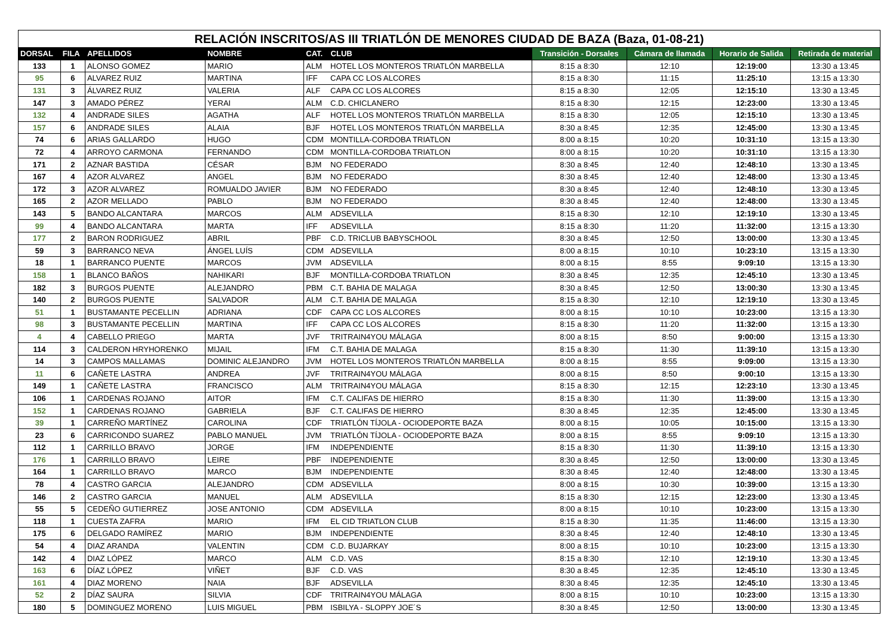| RELACIÓN INSCRITOS/AS III TRIATLÓN DE MENORES CIUDAD DE BAZA (Baza, 01-08-21) | | | | | | | | | |
| DORSAL | FILA | APELLIDOS | NOMBRE | CAT. | CLUB | Transición - Dorsales | Cámara de llamada | Horario de Salida | Retirada de material |
| 133 | 1 | ALONSO GOMEZ | MARIO | ALM | HOTEL LOS MONTEROS TRIATLÓN MARBELLA | 8:15 a 8:30 | 12:10 | 12:19:00 | 13:30 a 13:45 |
| 95 | 6 | ALVAREZ RUIZ | MARTINA | IFF | CAPA CC LOS ALCORES | 8:15 a 8:30 | 11:15 | 11:25:10 | 13:15 a 13:30 |
| 131 | 3 | ÁLVAREZ RUIZ | VALERIA | ALF | CAPA CC LOS ALCORES | 8:15 a 8:30 | 12:05 | 12:15:10 | 13:30 a 13:45 |
| 147 | 3 | AMADO PÉREZ | YERAI | ALM | C.D. CHICLANERO | 8:15 a 8:30 | 12:15 | 12:23:00 | 13:30 a 13:45 |
| 132 | 4 | ANDRADE SILES | AGATHA | ALF | HOTEL LOS MONTEROS TRIATLÓN MARBELLA | 8:15 a 8:30 | 12:05 | 12:15:10 | 13:30 a 13:45 |
| 157 | 6 | ANDRADE SILES | ALAIA | BJF | HOTEL LOS MONTEROS TRIATLÓN MARBELLA | 8:30 a 8:45 | 12:35 | 12:45:00 | 13:30 a 13:45 |
| 74 | 6 | ARIAS GALLARDO | HUGO | CDM | MONTILLA-CORDOBA TRIATLON | 8:00 a 8:15 | 10:20 | 10:31:10 | 13:15 a 13:30 |
| 72 | 4 | ARROYO CARMONA | FERNANDO | CDM | MONTILLA-CORDOBA TRIATLON | 8:00 a 8:15 | 10:20 | 10:31:10 | 13:15 a 13:30 |
| 171 | 2 | AZNAR BASTIDA | CÉSAR | BJM | NO FEDERADO | 8:30 a 8:45 | 12:40 | 12:48:10 | 13:30 a 13:45 |
| 167 | 4 | AZOR ALVAREZ | ANGEL | BJM | NO FEDERADO | 8:30 a 8:45 | 12:40 | 12:48:00 | 13:30 a 13:45 |
| 172 | 3 | AZOR ALVAREZ | ROMUALDO JAVIER | BJM | NO FEDERADO | 8:30 a 8:45 | 12:40 | 12:48:10 | 13:30 a 13:45 |
| 165 | 2 | AZOR MELLADO | PABLO | BJM | NO FEDERADO | 8:30 a 8:45 | 12:40 | 12:48:00 | 13:30 a 13:45 |
| 143 | 5 | BANDO ALCANTARA | MARCOS | ALM | ADSEVILLA | 8:15 a 8:30 | 12:10 | 12:19:10 | 13:30 a 13:45 |
| 99 | 4 | BANDO ALCANTARA | MARTA | IFF | ADSEVILLA | 8:15 a 8:30 | 11:20 | 11:32:00 | 13:15 a 13:30 |
| 177 | 2 | BARON RODRIGUEZ | ABRIL | PBF | C.D. TRICLUB BABYSCHOOL | 8:30 a 8:45 | 12:50 | 13:00:00 | 13:30 a 13:45 |
| 59 | 3 | BARRANCO NEVA | ÁNGEL LUÍS | CDM | ADSEVILLA | 8:00 a 8:15 | 10:10 | 10:23:10 | 13:15 a 13:30 |
| 18 | 1 | BARRANCO PUENTE | MARCOS | JVM | ADSEVILLA | 8:00 a 8:15 | 8:55 | 9:09:10 | 13:15 a 13:30 |
| 158 | 1 | BLANCO BAÑOS | NAHIKARI | BJF | MONTILLA-CORDOBA TRIATLON | 8:30 a 8:45 | 12:35 | 12:45:10 | 13:30 a 13:45 |
| 182 | 3 | BURGOS PUENTE | ALEJANDRO | PBM | C.T. BAHIA DE MALAGA | 8:30 a 8:45 | 12:50 | 13:00:30 | 13:30 a 13:45 |
| 140 | 2 | BURGOS PUENTE | SALVADOR | ALM | C.T. BAHIA DE MALAGA | 8:15 a 8:30 | 12:10 | 12:19:10 | 13:30 a 13:45 |
| 51 | 1 | BUSTAMANTE PECELLIN | ADRIANA | CDF | CAPA CC LOS ALCORES | 8:00 a 8:15 | 10:10 | 10:23:00 | 13:15 a 13:30 |
| 98 | 3 | BUSTAMANTE PECELLIN | MARTINA | IFF | CAPA CC LOS ALCORES | 8:15 a 8:30 | 11:20 | 11:32:00 | 13:15 a 13:30 |
| 4 | 4 | CABELLO PRIEGO | MARTA | JVF | TRITRAIN4YOU MÁLAGA | 8:00 a 8:15 | 8:50 | 9:00:00 | 13:15 a 13:30 |
| 114 | 3 | CALDERON HRYHORENKO | MIJAIL | IFM | C.T. BAHIA DE MALAGA | 8:15 a 8:30 | 11:30 | 11:39:10 | 13:15 a 13:30 |
| 14 | 3 | CAMPOS MALLAMAS | DOMINIC ALEJANDRO | JVM | HOTEL LOS MONTEROS TRIATLÓN MARBELLA | 8:00 a 8:15 | 8:55 | 9:09:00 | 13:15 a 13:30 |
| 11 | 6 | CAÑETE LASTRA | ANDREA | JVF | TRITRAIN4YOU MÁLAGA | 8:00 a 8:15 | 8:50 | 9:00:10 | 13:15 a 13:30 |
| 149 | 1 | CAÑETE LASTRA | FRANCISCO | ALM | TRITRAIN4YOU MÁLAGA | 8:15 a 8:30 | 12:15 | 12:23:10 | 13:30 a 13:45 |
| 106 | 1 | CARDENAS ROJANO | AITOR | IFM | C.T. CALIFAS DE HIERRO | 8:15 a 8:30 | 11:30 | 11:39:00 | 13:15 a 13:30 |
| 152 | 1 | CARDENAS ROJANO | GABRIELA | BJF | C.T. CALIFAS DE HIERRO | 8:30 a 8:45 | 12:35 | 12:45:00 | 13:30 a 13:45 |
| 39 | 1 | CARREÑO MARTÍNEZ | CAROLINA | CDF | TRIATLÓN TÍJOLA - OCIODEPORTE BAZA | 8:00 a 8:15 | 10:05 | 10:15:00 | 13:15 a 13:30 |
| 23 | 6 | CARRICONDO SUAREZ | PABLO MANUEL | JVM | TRIATLÓN TÍJOLA - OCIODEPORTE BAZA | 8:00 a 8:15 | 8:55 | 9:09:10 | 13:15 a 13:30 |
| 112 | 1 | CARRILLO BRAVO | JORGE | IFM | INDEPENDIENTE | 8:15 a 8:30 | 11:30 | 11:39:10 | 13:15 a 13:30 |
| 176 | 1 | CARRILLO BRAVO | LEIRE | PBF | INDEPENDIENTE | 8:30 a 8:45 | 12:50 | 13:00:00 | 13:30 a 13:45 |
| 164 | 1 | CARRILLO BRAVO | MARCO | BJM | INDEPENDIENTE | 8:30 a 8:45 | 12:40 | 12:48:00 | 13:30 a 13:45 |
| 78 | 4 | CASTRO GARCIA | ALEJANDRO | CDM | ADSEVILLA | 8:00 a 8:15 | 10:30 | 10:39:00 | 13:15 a 13:30 |
| 146 | 2 | CASTRO GARCIA | MANUEL | ALM | ADSEVILLA | 8:15 a 8:30 | 12:15 | 12:23:00 | 13:30 a 13:45 |
| 55 | 5 | CEDEÑO GUTIERREZ | JOSE ANTONIO | CDM | ADSEVILLA | 8:00 a 8:15 | 10:10 | 10:23:00 | 13:15 a 13:30 |
| 118 | 1 | CUESTA ZAFRA | MARIO | IFM | EL CID TRIATLON CLUB | 8:15 a 8:30 | 11:35 | 11:46:00 | 13:15 a 13:30 |
| 175 | 6 | DELGADO RAMÍREZ | MARIO | BJM | INDEPENDIENTE | 8:30 a 8:45 | 12:40 | 12:48:10 | 13:30 a 13:45 |
| 54 | 4 | DIAZ ARANDA | VALENTIN | CDM | C.D. BUJARKAY | 8:00 a 8:15 | 10:10 | 10:23:00 | 13:15 a 13:30 |
| 142 | 4 | DIAZ LÓPEZ | MARCO | ALM | C.D. VAS | 8:15 a 8:30 | 12:10 | 12:19:10 | 13:30 a 13:45 |
| 163 | 6 | DÍAZ LÓPEZ | VIÑET | BJF | C.D. VAS | 8:30 a 8:45 | 12:35 | 12:45:10 | 13:30 a 13:45 |
| 161 | 4 | DIAZ MORENO | NAIA | BJF | ADSEVILLA | 8:30 a 8:45 | 12:35 | 12:45:10 | 13:30 a 13:45 |
| 52 | 2 | DÍAZ SAURA | SILVIA | CDF | TRITRAIN4YOU MÁLAGA | 8:00 a 8:15 | 10:10 | 10:23:00 | 13:15 a 13:30 |
| 180 | 5 | DOMINGUEZ MORENO | LUIS MIGUEL | PBM | ISBILYA - SLOPPY JOE´S | 8:30 a 8:45 | 12:50 | 13:00:00 | 13:30 a 13:45 |